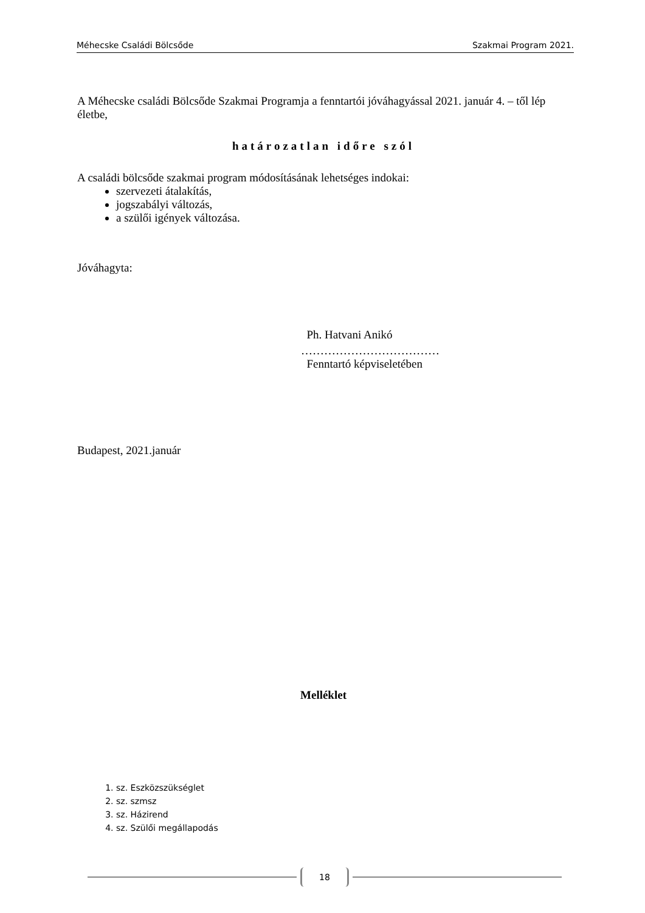Méhecske Családi Bölcsőde Szakmai Program 2021.
A Méhecske családi Bölcsőde Szakmai Programja a fenntartói jóváhagyással 2021. január 4. – től lép életbe,
határozatlan időre szól
A családi bölcsőde szakmai program módosításának lehetséges indokai:
szervezeti átalakítás,
jogszabályi változás,
a szülői igények változása.
Jóváhagyta:
Ph. Hatvani Anikó
………………………………
Fenntartó képviseletében
Budapest, 2021.január
Melléklet
1. sz. Eszközszükséglet
2. sz. szmsz
3. sz. Házirend
4. sz. Szülői megállapodás
18